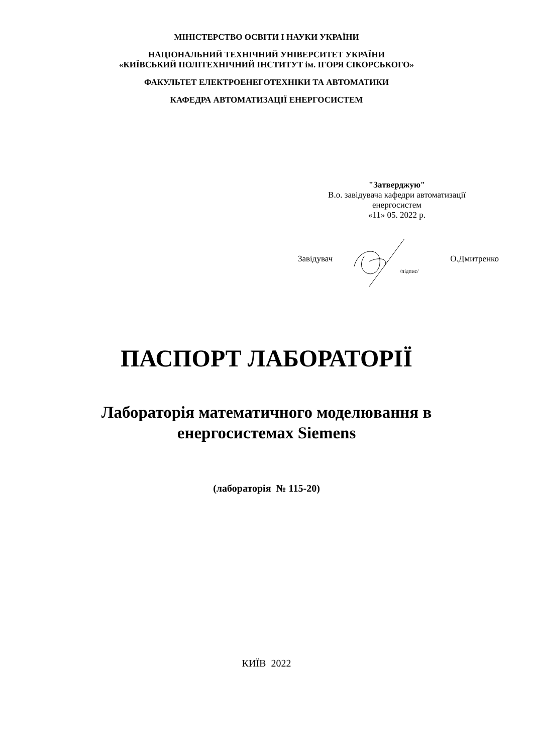МІНІСТЕРСТВО ОСВІТИ І НАУКИ УКРАЇНИ
НАЦІОНАЛЬНИЙ ТЕХНІЧНИЙ УНІВЕРСИТЕТ УКРАЇНИ
«КИЇВСЬКИЙ ПОЛІТЕХНІЧНИЙ ІНСТИТУТ ім. ІГОРЯ СІКОРСЬКОГО»
ФАКУЛЬТЕТ ЕЛЕКТРОЕНЕГОТЕХНІКИ ТА АВТОМАТИКИ
КАФЕДРА АВТОМАТИЗАЦІЇ ЕНЕРГОСИСТЕМ
"Затверджую"
В.о. завідувача кафедри автоматизації
енергосистем
«11» 05. 2022 р.
Завідувач
/підпис/
О.Дмитренко
ПАСПОРТ ЛАБОРАТОРІЇ
Лабораторія математичного моделювання в
енергосистемах Siemens
(лабораторія № 115-20)
КИЇВ 2022